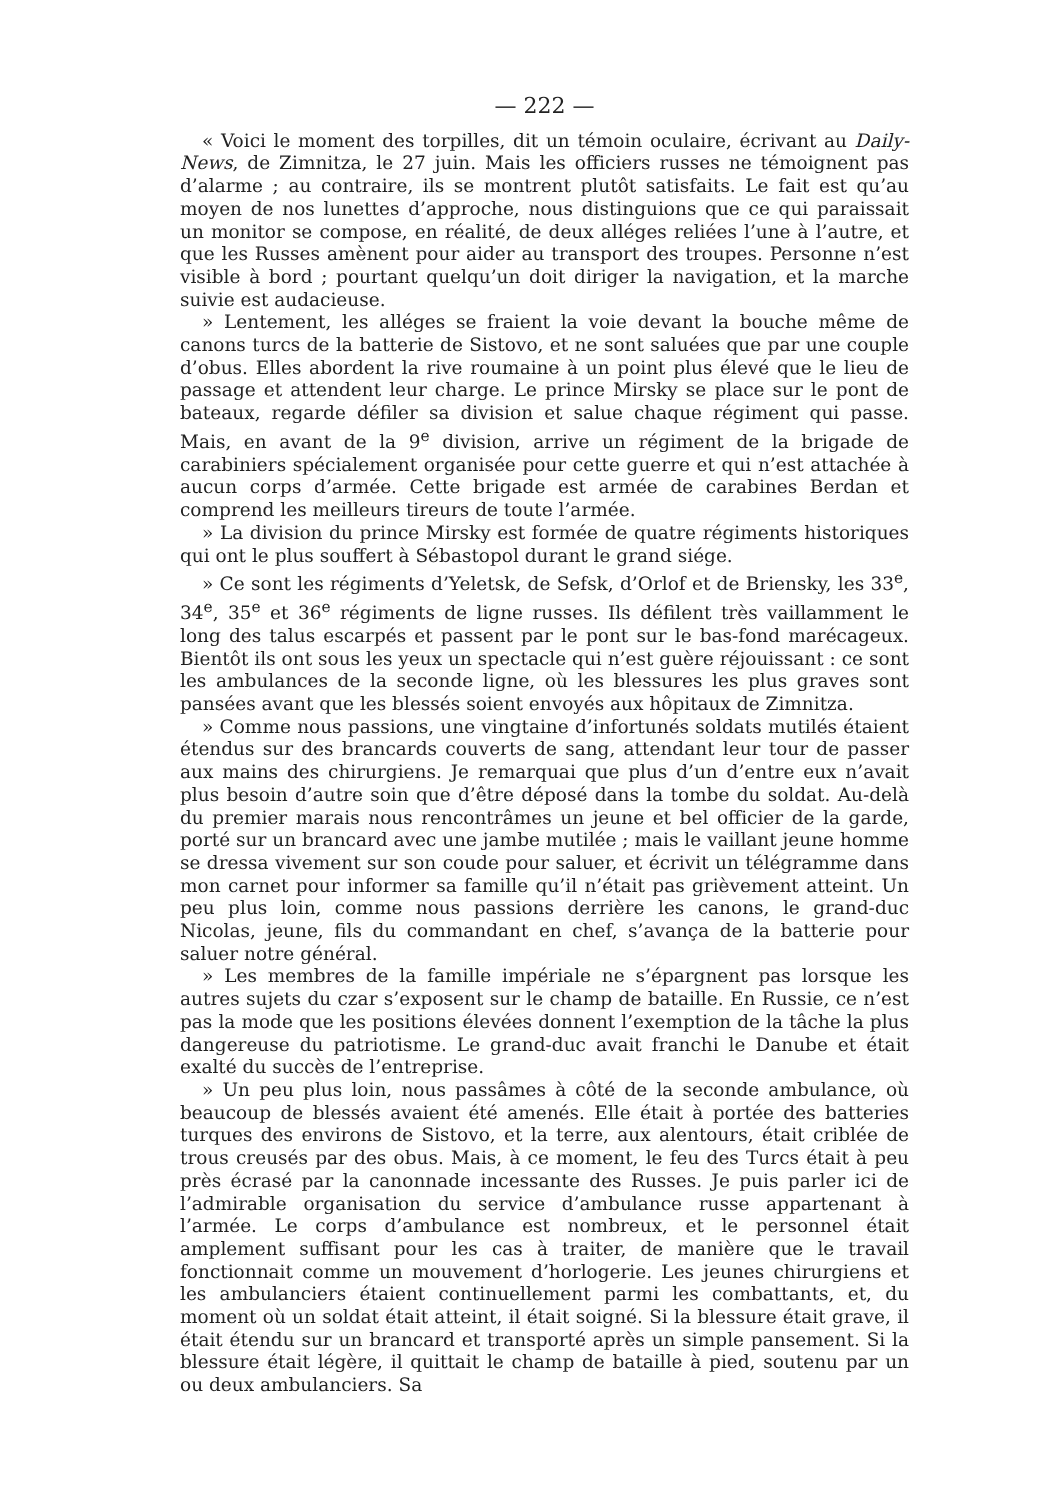— 222 —
« Voici le moment des torpilles, dit un témoin oculaire, écrivant au Daily-News, de Zimnitza, le 27 juin. Mais les officiers russes ne témoignent pas d’alarme ; au contraire, ils se montrent plutôt satisfaits. Le fait est qu’au moyen de nos lunettes d’approche, nous distinguions que ce qui paraissait un monitor se compose, en réalité, de deux alléges reliées l’une à l’autre, et que les Russes amènent pour aider au transport des troupes. Personne n’est visible à bord ; pourtant quelqu’un doit diriger la navigation, et la marche suivie est audacieuse.
» Lentement, les alléges se fraient la voie devant la bouche même de canons turcs de la batterie de Sistovo, et ne sont saluées que par une couple d’obus. Elles abordent la rive roumaine à un point plus élevé que le lieu de passage et attendent leur charge. Le prince Mirsky se place sur le pont de bateaux, regarde défiler sa division et salue chaque régiment qui passe. Mais, en avant de la 9<sup>e</sup> division, arrive un régiment de la brigade de carabiniers spécialement organisée pour cette guerre et qui n’est attachée à aucun corps d’armée. Cette brigade est armée de carabines Berdan et comprend les meilleurs tireurs de toute l’armée.
» La division du prince Mirsky est formée de quatre régiments historiques qui ont le plus souffert à Sébastopol durant le grand siége.
» Ce sont les régiments d’Yeletsk, de Sefsk, d’Orlof et de Briensky, les 33<sup>e</sup>, 34<sup>e</sup>, 35<sup>e</sup> et 36<sup>e</sup> régiments de ligne russes. Ils défilent très vaillamment le long des talus escarpés et passent par le pont sur le bas-fond marécageux. Bientôt ils ont sous les yeux un spectacle qui n’est guère réjouissant : ce sont les ambulances de la seconde ligne, où les blessures les plus graves sont pansées avant que les blessés soient envoyés aux hôpitaux de Zimnitza.
» Comme nous passions, une vingtaine d’infortunés soldats mutilés étaient étendus sur des brancards couverts de sang, attendant leur tour de passer aux mains des chirurgiens. Je remarquai que plus d’un d’entre eux n’avait plus besoin d’autre soin que d’être déposé dans la tombe du soldat. Au-delà du premier marais nous rencontrâmes un jeune et bel officier de la garde, porté sur un brancard avec une jambe mutilée ; mais le vaillant jeune homme se dressa vivement sur son coude pour saluer, et écrivit un télégramme dans mon carnet pour informer sa famille qu’il n’était pas grièvement atteint. Un peu plus loin, comme nous passions derrière les canons, le grand-duc Nicolas, jeune, fils du commandant en chef, s’avança de la batterie pour saluer notre général.
» Les membres de la famille impériale ne s’épargnent pas lorsque les autres sujets du czar s’exposent sur le champ de bataille. En Russie, ce n’est pas la mode que les positions élevées donnent l’exemption de la tâche la plus dangereuse du patriotisme. Le grand-duc avait franchi le Danube et était exalté du succès de l’entreprise.
» Un peu plus loin, nous passâmes à côté de la seconde ambulance, où beaucoup de blessés avaient été amenés. Elle était à portée des batteries turques des environs de Sistovo, et la terre, aux alentours, était criblée de trous creusés par des obus. Mais, à ce moment, le feu des Turcs était à peu près écrasé par la canonnade incessante des Russes. Je puis parler ici de l’admirable organisation du service d’ambulance russe appartenant à l’armée. Le corps d’ambulance est nombreux, et le personnel était amplement suffisant pour les cas à traiter, de manière que le travail fonctionnait comme un mouvement d’horlogerie. Les jeunes chirurgiens et les ambulanciers étaient continuellement parmi les combattants, et, du moment où un soldat était atteint, il était soigné. Si la blessure était grave, il était étendu sur un brancard et transporté après un simple pansement. Si la blessure était légère, il quittait le champ de bataille à pied, soutenu par un ou deux ambulanciers. Sa